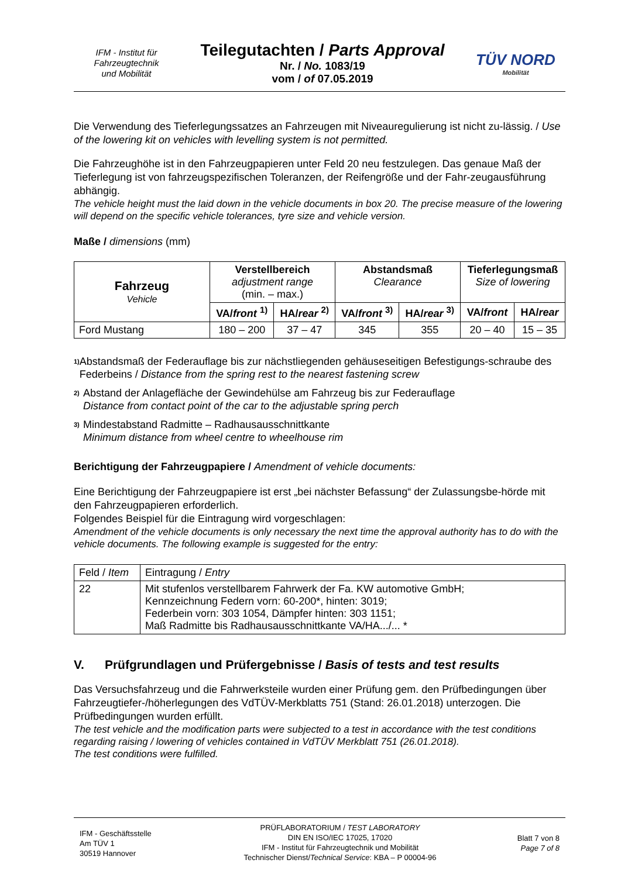IFM - Institut für
Fahrzeugtechnik
und Mobilität
Teilegutachten / Parts Approval
Nr. / No. 1083/19
vom / of 07.05.2019
TÜV NORD
Mobilität
Die Verwendung des Tieferlegungssatzes an Fahrzeugen mit Niveauregulierung ist nicht zu-lässig. / Use of the lowering kit on vehicles with levelling system is not permitted.
Die Fahrzeughöhe ist in den Fahrzeugpapieren unter Feld 20 neu festzulegen. Das genaue Maß der Tieferlegung ist von fahrzeugspezifischen Toleranzen, der Reifengröße und der Fahr-zeugausführung abhängig.
The vehicle height must the laid down in the vehicle documents in box 20. The precise measure of the lowering will depend on the specific vehicle tolerances, tyre size and vehicle version.
Maße / dimensions (mm)
| Fahrzeug Vehicle | Verstellbereich adjustment range (min. – max.) | | Abstandsmaß Clearance | | Tieferlegungsmaß Size of lowering | |
| --- | --- | --- | --- | --- | --- | --- |
| | VA/ front <sup>1)</sup> | HA/ rear <sup>2)</sup> | VA/ front <sup>3)</sup> | HA/ rear <sup>3)</sup> | VA/ front | HA/ rear |
| Ford Mustang | 180 – 200 | 37 – 47 | 345 | 355 | 20 – 40 | 15 – 35 |
<sup>1)</sup>
Abstandsmaß der Federauflage bis zur nächstliegenden gehäuseseitigen Befestigungs-schraube des Federbeins / Distance from the spring rest to the nearest fastening screw
<sup>2)</sup>
Abstand der Anlagefläche der Gewindehülse am Fahrzeug bis zur Federauflage
Distance from contact point of the car to the adjustable spring perch
<sup>3)</sup>
Mindestabstand Radmitte – Radhausausschnittkante
Minimum distance from wheel centre to wheelhouse rim
Berichtigung der Fahrzeugpapiere / Amendment of vehicle documents:
Eine Berichtigung der Fahrzeugpapiere ist erst „bei nächster Befassung“ der Zulassungsbe-hörde mit den Fahrzeugpapieren erforderlich.
Folgendes Beispiel für die Eintragung wird vorgeschlagen:
Amendment of the vehicle documents is only necessary the next time the approval authority has to do with the vehicle documents. The following example is suggested for the entry:
| Feld / Item | Eintragung / Entry |
| 22 | Mit stufenlos verstellbarem Fahrwerk der Fa. KW automotive GmbH; Kennzeichnung Federn vorn: 60-200*, hinten: 3019; Federbein vorn: 303 1054, Dämpfer hinten: 303 1151; Maß Radmitte bis Radhausausschnittkante VA/HA.../... * |
V. Prüfgrundlagen und Prüfergebnisse / Basis of tests and test results
Das Versuchsfahrzeug und die Fahrwerksteile wurden einer Prüfung gem. den Prüfbedingungen über Fahrzeugtiefer-/höherlegungen des VdTÜV-Merkblatts 751 (Stand: 26.01.2018) unterzogen. Die Prüfbedingungen wurden erfüllt.
The test vehicle and the modification parts were subjected to a test in accordance with the test conditions regarding raising / lowering of vehicles contained in VdTÜV Merkblatt 751 (26.01.2018).
The test conditions were fulfilled.
IFM - Geschäftsstelle
Am TÜV 1
30519 Hannover
PRÜFLABORATORIUM / TEST LABORATORY
DIN EN ISO/IEC 17025, 17020
IFM - Institut für Fahrzeugtechnik und Mobilität
Technischer Dienst/Technical Service: KBA – P 00004-96
Blatt 7 von 8
Page 7 of 8